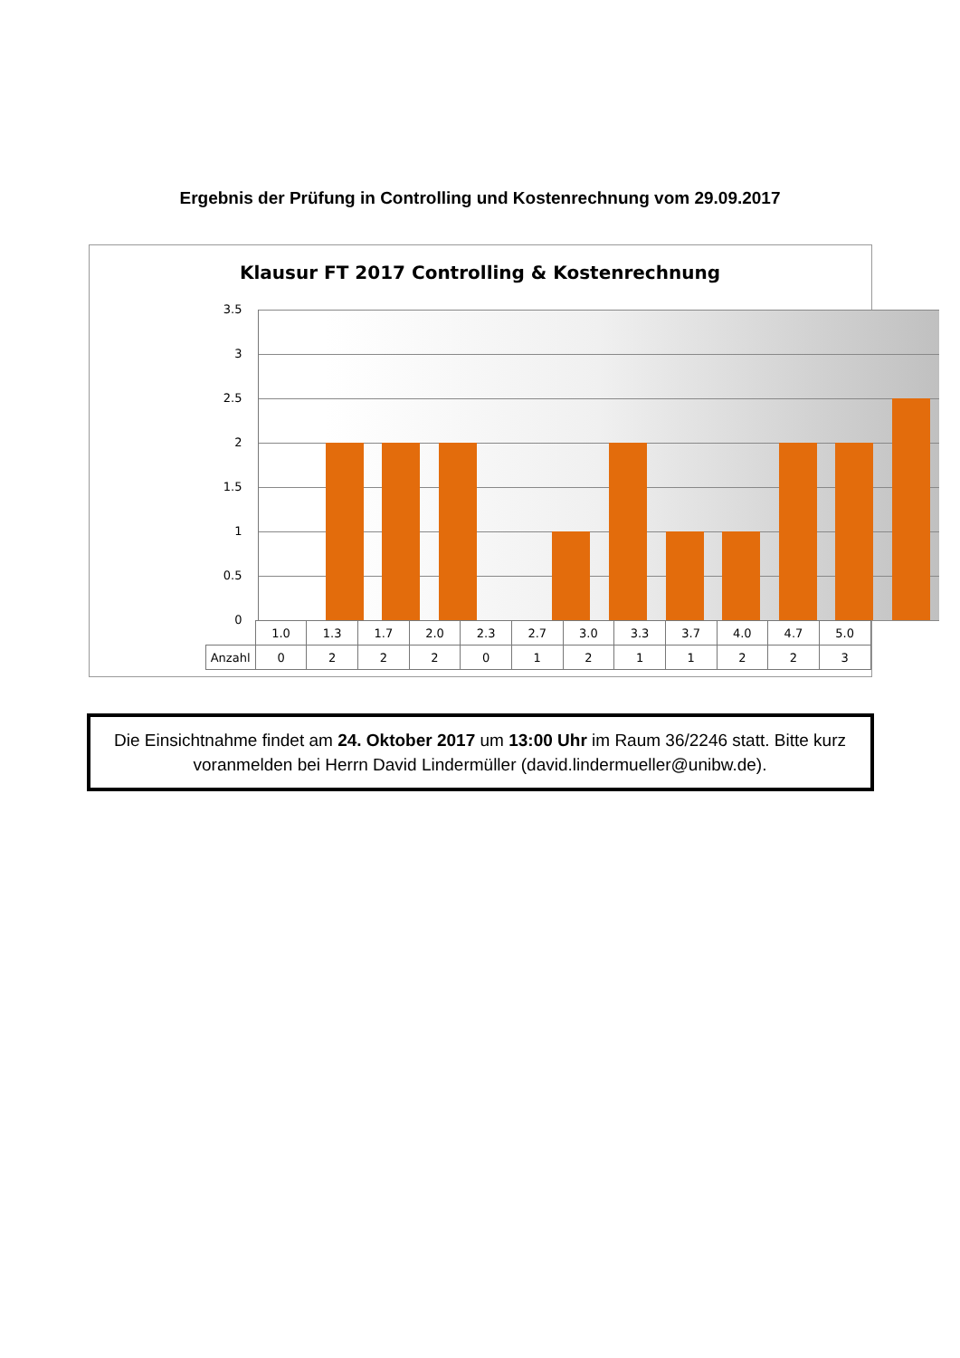Ergebnis der Prüfung in Controlling und Kostenrechnung vom 29.09.2017
Klausur FT 2017 Controlling & Kostenrechnung
3.5
3
2.5
2
1.5
1
0.5
0
| | 1.0 | 1.3 | 1.7 | 2.0 | 2.3 | 2.7 | 3.0 | 3.3 | 3.7 | 4.0 | 4.7 | 5.0 |
| Anzahl | 0 | 2 | 2 | 2 | 0 | 1 | 2 | 1 | 1 | 2 | 2 | 3 |
Die Einsichtnahme findet am 24. Oktober 2017 um 13:00 Uhr im Raum 36/2246 statt. Bitte kurz voranmelden bei Herrn David Lindermüller (david.lindermueller@unibw.de).